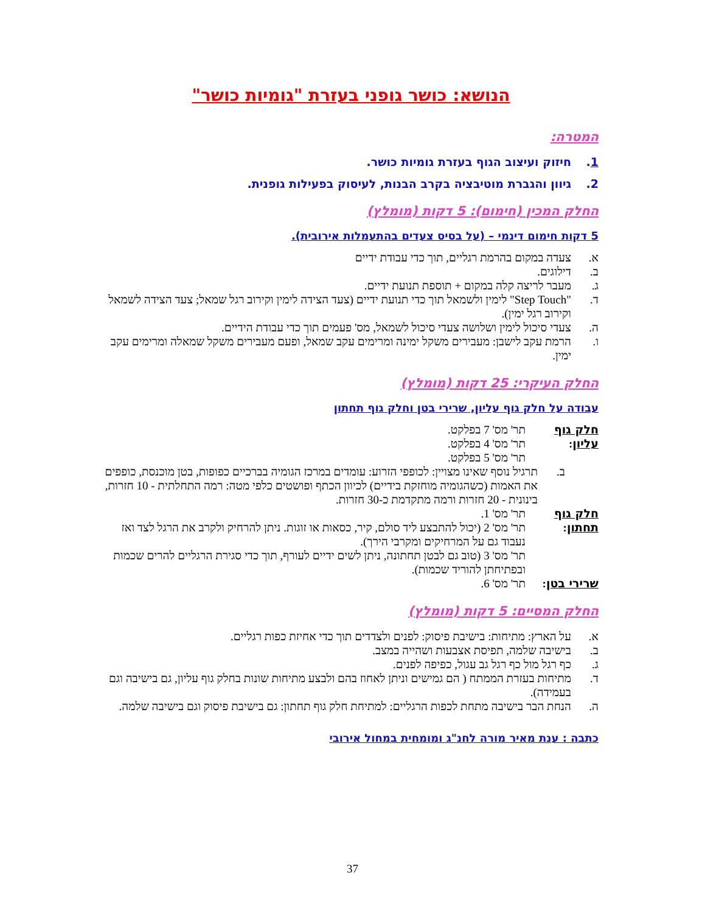הנושא: כושר גופני בעזרת "גומיות כושר"
המטרה:
1. חיזוק ועיצוב הגוף בעזרת גומיות כושר.
2. גיוון והגברת מוטיבציה בקרב הבנות, לעיסוק בפעילות גופנית.
החלק המכין (חימום): 5 דקות (מומלץ)
5 דקות חימום דינמי – (על בסיס צעדים בהתעמלות אירובית).
א. צעדה במקום בהרמת רגליים, תוך כדי עבודת ידיים
ב. דילוגים.
ג. מעבר לריצה קלה במקום + תוספת תנועת ידיים.
ד. "Step Touch" לימין ולשמאל תוך כדי תנועת ידיים (צעד הצידה לימין וקירוב רגל שמאל; צעד הצידה לשמאל וקירוב רגל ימין).
ה. צעדי סיכול לימין ושלושה צעדי סיכול לשמאל, מס' פעמים תוך כדי עבודת הידיים.
ו. הרמת עקב לישבן: מעבירים משקל ימינה ומרימים עקב שמאל, ופעם מעבירים משקל שמאלה ומרימים עקב ימין.
החלק העיקרי: 25 דקות (מומלץ)
עבודה על חלק גוף עליון, שרירי בטן וחלק גוף תחתון
חלק גוף עליון: תר' מס' 7 בפלקט.
תר' מס' 4 בפלקט.
תר' מס' 5 בפלקט.
ב. תרגיל נוסף שאינו מצויין: לכופפי הזרוע: עומדים במרכז הגומיה בברכיים כפופות, בטן מוכנסת, כופפים את האמות (כשהגומיה מוחזקת בידיים) לכיוון הכתף ופושטים כלפי מטה: רמה התחלתית - 10 חזרות, בינונית - 20 חזרות ורמה מתקדמת כ-30 חזרות.
חלק גוף תחתון: תר' מס' 1.
תר' מס' 2 (יכול להתבצע ליד סולם, קיר, כסאות או זוגות. ניתן להרחיק ולקרב את הרגל לצד ואז נעבוד גם על המרחיקים ומקרבי הירך).
תר' מס' 3 (טוב גם לבטן תחתונה, ניתן לשים ידיים לעורף, תוך כדי סגירת הרגליים להרים שכמות ובפתיחתן להוריד שכמות).
שרירי בטן: תר' מס' 6.
החלק המסיים: 5 דקות (מומלץ)
א. על הארץ: מתיחות: בישיבת פיסוק: לפנים ולצדדים תוך כדי אחיזת כפות רגליים.
ב. בישיבה שלמה, תפיסת אצבעות ושהייה במצב.
ג. כף רגל מול כף רגל גב עגול, כפיפה לפנים.
ד. מתיחות בעזרת הממתח ( הם גמישים וניתן לאחוז בהם ולבצע מתיחות שונות בחלק גוף עליון, גם בישיבה וגם בעמידה).
ה. הנחת הבר בישיבה מתחת לכפות הרגליים: למתיחת חלק גוף תחתון: גם בישיבת פיסוק וגם בישיבה שלמה.
כתבה : ענת מאיר מורה לחנ"ג ומומחית במחול אירובי
37